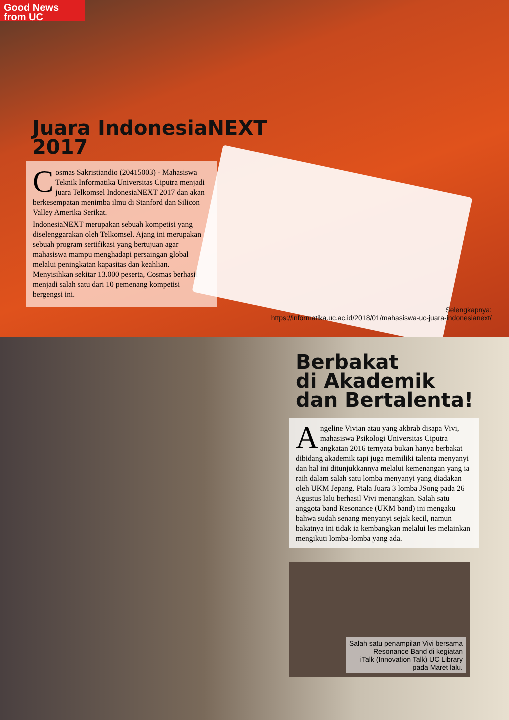Good News from UC
Juara IndonesiaNEXT
2017
Cosmas Sakristiandio (20415003) - Mahasiswa Teknik Informatika Universitas Ciputra menjadi juara Telkomsel IndonesiaNEXT 2017 dan akan berkesempatan menimba ilmu di Stanford dan Silicon Valley Amerika Serikat.
IndonesiaNEXT merupakan sebuah kompetisi yang diselenggarakan oleh Telkomsel. Ajang ini merupakan sebuah program sertifikasi yang bertujuan agar mahasiswa mampu menghadapi persaingan global melalui peningkatan kapasitas dan keahlian. Menyisihkan sekitar 13.000 peserta, Cosmas berhasil menjadi salah satu dari 10 pemenang kompetisi bergengsi ini.
Selengkapnya:
https://informatika.uc.ac.id/2018/01/mahasiswa-uc-juara-indonesianext/
Berbakat
di Akademik
dan Bertalenta!
Angeline Vivian atau yang akbrab disapa Vivi, mahasiswa Psikologi Universitas Ciputra angkatan 2016 ternyata bukan hanya berbakat dibidang akademik tapi juga memiliki talenta menyanyi dan hal ini ditunjukkannya melalui kemenangan yang ia raih dalam salah satu lomba menyanyi yang diadakan oleh UKM Jepang. Piala Juara 3 lomba JSong pada 26 Agustus lalu berhasil Vivi menangkan. Salah satu anggota band Resonance (UKM band) ini mengaku bahwa sudah senang menyanyi sejak kecil, namun bakatnya ini tidak ia kembangkan melalui les melainkan mengikuti lomba-lomba yang ada.
Salah satu penampilan Vivi bersama
Resonance Band di kegiatan
iTalk (Innovation Talk) UC Library
pada Maret lalu.